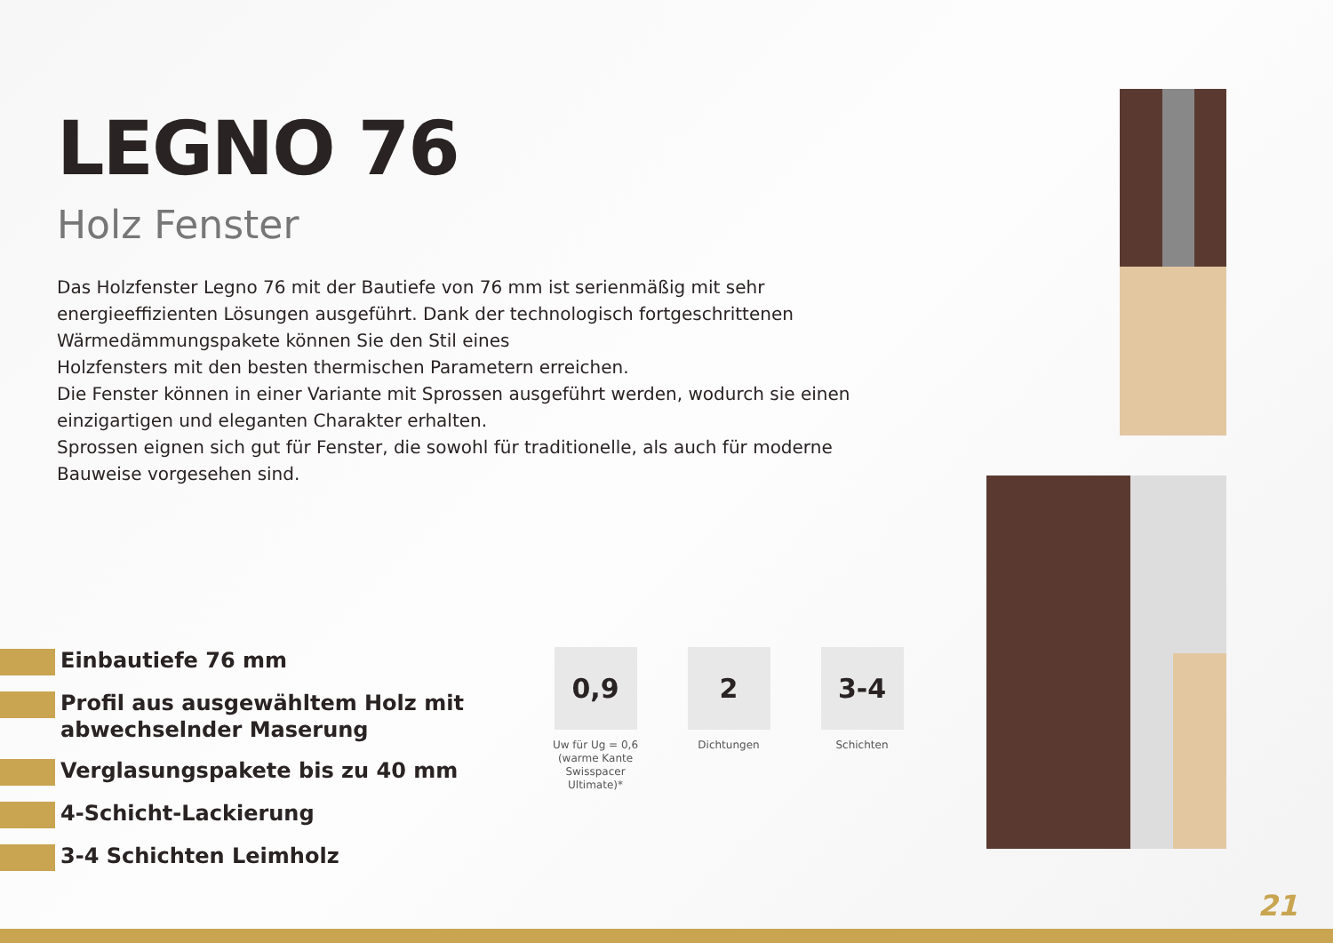LEGNO 76
Holz Fenster
Das Holzfenster Legno 76 mit der Bautiefe von 76 mm ist serienmäßig mit sehr energieeffizienten Lösungen ausgeführt. Dank der technologisch fortgeschrittenen Wärmedämmungspakete können Sie den Stil eines
Holzfensters mit den besten thermischen Parametern erreichen.
Die Fenster können in einer Variante mit Sprossen ausgeführt werden, wodurch sie einen einzigartigen und eleganten Charakter erhalten.
Sprossen eignen sich gut für Fenster, die sowohl für traditionelle, als auch für moderne Bauweise vorgesehen sind.
Einbautiefe 76 mm
Profil aus ausgewähltem Holz mit
abwechselnder Maserung
Verglasungspakete bis zu 40 mm
4-Schicht-Lackierung
3-4 Schichten Leimholz
0,9
Uw für Ug = 0,6
(warme Kante Swisspacer
Ultimate)*
2
Dichtungen
3-4
Schichten
21